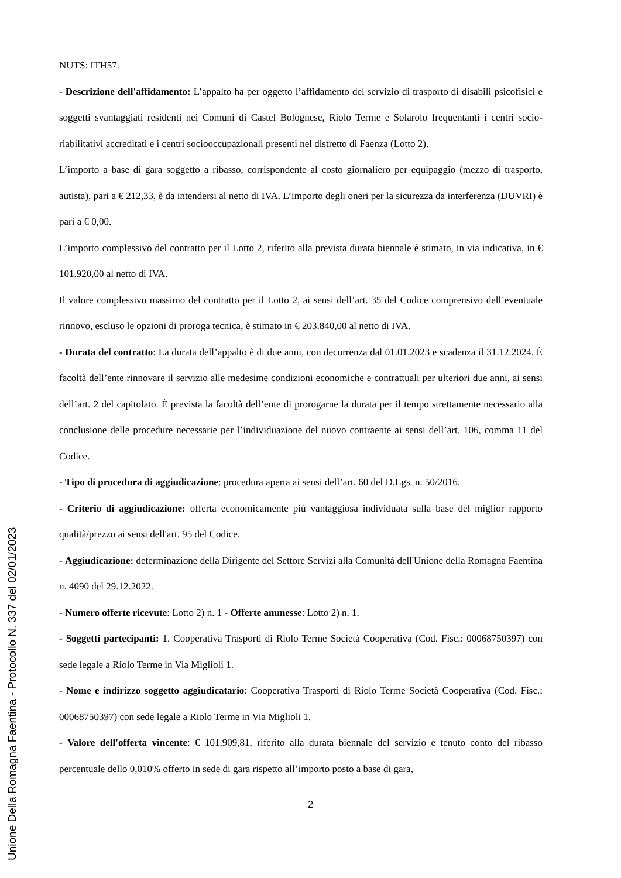NUTS: ITH57.
- Descrizione dell'affidamento: L’appalto ha per oggetto l’affidamento del servizio di trasporto di disabili psicofisici e soggetti svantaggiati residenti nei Comuni di Castel Bolognese, Riolo Terme e Solarolo frequentanti i centri socio-riabilitativi accreditati e i centri sociooccupazionali presenti nel distretto di Faenza (Lotto 2).
L’importo a base di gara soggetto a ribasso, corrispondente al costo giornaliero per equipaggio (mezzo di trasporto, autista), pari a € 212,33, è da intendersi al netto di IVA. L’importo degli oneri per la sicurezza da interferenza (DUVRI) è pari a € 0,00.
L’importo complessivo del contratto per il Lotto 2, riferito alla prevista durata biennale è stimato, in via indicativa, in € 101.920,00 al netto di IVA.
Il valore complessivo massimo del contratto per il Lotto 2, ai sensi dell’art. 35 del Codice comprensivo dell’eventuale rinnovo, escluso le opzioni di proroga tecnica, è stimato in € 203.840,00 al netto di IVA.
- Durata del contratto: La durata dell’appalto è di due anni, con decorrenza dal 01.01.2023 e scadenza il 31.12.2024. È facoltà dell’ente rinnovare il servizio alle medesime condizioni economiche e contrattuali per ulteriori due anni, ai sensi dell’art. 2 del capitolato. È prevista la facoltà dell’ente di prorogarne la durata per il tempo strettamente necessario alla conclusione delle procedure necessarie per l’individuazione del nuovo contraente ai sensi dell’art. 106, comma 11 del Codice.
- Tipo di procedura di aggiudicazione: procedura aperta ai sensi dell’art. 60 del D.Lgs. n. 50/2016.
- Criterio di aggiudicazione: offerta economicamente più vantaggiosa individuata sulla base del miglior rapporto qualità/prezzo ai sensi dell'art. 95 del Codice.
- Aggiudicazione: determinazione della Dirigente del Settore Servizi alla Comunità dell'Unione della Romagna Faentina n. 4090 del 29.12.2022.
- Numero offerte ricevute: Lotto 2) n. 1 - Offerte ammesse: Lotto 2) n. 1.
- Soggetti partecipanti: 1. Cooperativa Trasporti di Riolo Terme Società Cooperativa (Cod. Fisc.: 00068750397) con sede legale a Riolo Terme in Via Miglioli 1.
- Nome e indirizzo soggetto aggiudicatario: Cooperativa Trasporti di Riolo Terme Società Cooperativa (Cod. Fisc.: 00068750397) con sede legale a Riolo Terme in Via Miglioli 1.
- Valore dell'offerta vincente: € 101.909,81, riferito alla durata biennale del servizio e tenuto conto del ribasso percentuale dello 0,010% offerto in sede di gara rispetto all’importo posto a base di gara,
2
Unione Della Romagna Faentina - Protocollo N. 337 del 02/01/2023